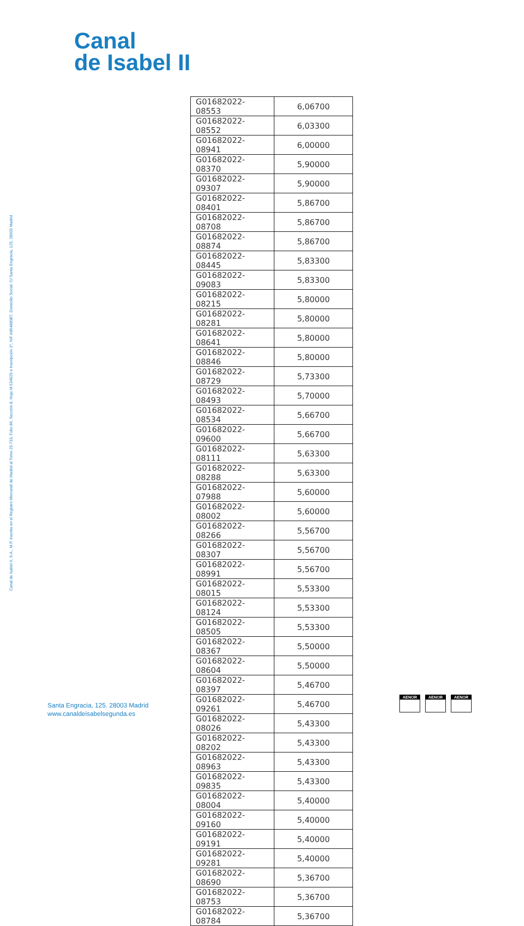Canal
de Isabel II
Canal de Isabel II, S.A., M.P. inscrita en el Registro Mercantil de Madrid al Tomo 29.733, Folio 86, Sección 8, Hoja M-534929 e Inscripción 1ª, NIF A86488087, Domicilio Social: C/ Santa Engracia, 125, 28003 Madrid
| G01682022-08553 | 6,06700 |
| G01682022-08552 | 6,03300 |
| G01682022-08941 | 6,00000 |
| G01682022-08370 | 5,90000 |
| G01682022-09307 | 5,90000 |
| G01682022-08401 | 5,86700 |
| G01682022-08708 | 5,86700 |
| G01682022-08874 | 5,86700 |
| G01682022-08445 | 5,83300 |
| G01682022-09083 | 5,83300 |
| G01682022-08215 | 5,80000 |
| G01682022-08281 | 5,80000 |
| G01682022-08641 | 5,80000 |
| G01682022-08846 | 5,80000 |
| G01682022-08729 | 5,73300 |
| G01682022-08493 | 5,70000 |
| G01682022-08534 | 5,66700 |
| G01682022-09600 | 5,66700 |
| G01682022-08111 | 5,63300 |
| G01682022-08288 | 5,63300 |
| G01682022-07988 | 5,60000 |
| G01682022-08002 | 5,60000 |
| G01682022-08266 | 5,56700 |
| G01682022-08307 | 5,56700 |
| G01682022-08991 | 5,56700 |
| G01682022-08015 | 5,53300 |
| G01682022-08124 | 5,53300 |
| G01682022-08505 | 5,53300 |
| G01682022-08367 | 5,50000 |
| G01682022-08604 | 5,50000 |
| G01682022-08397 | 5,46700 |
| G01682022-09261 | 5,46700 |
| G01682022-08026 | 5,43300 |
| G01682022-08202 | 5,43300 |
| G01682022-08963 | 5,43300 |
| G01682022-09835 | 5,43300 |
| G01682022-08004 | 5,40000 |
| G01682022-09160 | 5,40000 |
| G01682022-09191 | 5,40000 |
| G01682022-09281 | 5,40000 |
| G01682022-08690 | 5,36700 |
| G01682022-08753 | 5,36700 |
| G01682022-08784 | 5,36700 |
Santa Engracia, 125. 28003 Madrid
www.canaldeisabelsegunda.es
AENOR AENOR AENOR